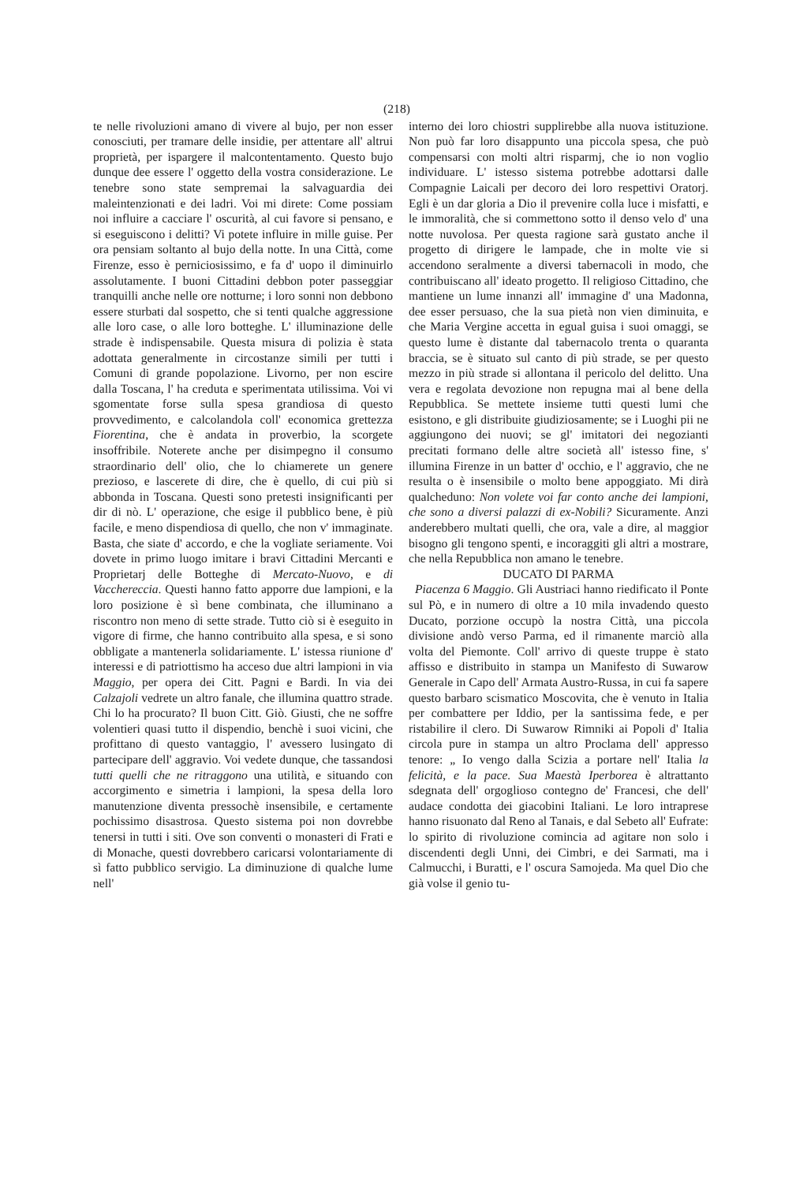(218)
te nelle rivoluzioni amano di vivere al bujo, per non esser conosciuti, per tramare delle insidie, per attentare all' altrui proprietà, per ispargere il malcontentamento. Questo bujo dunque dee essere l' oggetto della vostra considerazione. Le tenebre sono state sempremai la salvaguardia dei maleintenzionati e dei ladri. Voi mi direte: Come possiam noi influire a cacciare l' oscurità, al cui favore si pensano, e si eseguiscono i delitti? Vi potete influire in mille guise. Per ora pensiam soltanto al bujo della notte. In una Città, come Firenze, esso è perniciosissimo, e fa d' uopo il diminuirlo assolutamente. I buoni Cittadini debbon poter passeggiar tranquilli anche nelle ore notturne; i loro sonni non debbono essere sturbati dal sospetto, che si tenti qualche aggressione alle loro case, o alle loro botteghe. L' illuminazione delle strade è indispensabile. Questa misura di polizia è stata adottata generalmente in circostanze simili per tutti i Comuni di grande popolazione. Livorno, per non escire dalla Toscana, l' ha creduta e sperimentata utilissima. Voi vi sgomentate forse sulla spesa grandiosa di questo provvedimento, e calcolandola coll' economica grettezza Fiorentina, che è andata in proverbio, la scorgete insoffribile. Noterete anche per disimpegno il consumo straordinario dell' olio, che lo chiamerete un genere prezioso, e lascerete di dire, che è quello, di cui più si abbonda in Toscana. Questi sono pretesti insignificanti per dir di nò. L' operazione, che esige il pubblico bene, è più facile, e meno dispendiosa di quello, che non v' immaginate. Basta, che siate d' accordo, e che la vogliate seriamente. Voi dovete in primo luogo imitare i bravi Cittadini Mercanti e Proprietarj delle Botteghe di Mercato-Nuovo, e di Vacchereccia. Questi hanno fatto apporre due lampioni, e la loro posizione è sì bene combinata, che illuminano a riscontro non meno di sette strade. Tutto ciò si è eseguito in vigore di firme, che hanno contribuito alla spesa, e si sono obbligate a mantenerla solidariamente. L' istessa riunione d' interessi e di patriottismo ha acceso due altri lampioni in via Maggio, per opera dei Citt. Pagni e Bardi. In via dei Calzajoli vedrete un altro fanale, che illumina quattro strade. Chi lo ha procurato? Il buon Citt. Giò. Giusti, che ne soffre volentieri quasi tutto il dispendio, benchè i suoi vicini, che profittano di questo vantaggio, l' avessero lusingato di partecipare dell' aggravio. Voi vedete dunque, che tassandosi tutti quelli che ne ritraggono una utilità, e situando con accorgimento e simetria i lampioni, la spesa della loro manutenzione diventa pressochè insensibile, e certamente pochissimo disastrosa. Questo sistema poi non dovrebbe tenersi in tutti i siti. Ove son conventi o monasteri di Frati e di Monache, questi dovrebbero caricarsi volontariamente di sì fatto pubblico servigio. La diminuzione di qualche lume nell'
interno dei loro chiostri supplirebbe alla nuova istituzione. Non può far loro disappunto una piccola spesa, che può compensarsi con molti altri risparmj, che io non voglio individuare. L' istesso sistema potrebbe adottarsi dalle Compagnie Laicali per decoro dei loro respettivi Oratorj. Egli è un dar gloria a Dio il prevenire colla luce i misfatti, e le immoralità, che si commettono sotto il denso velo d' una notte nuvolosa. Per questa ragione sarà gustato anche il progetto di dirigere le lampade, che in molte vie si accendono seralmente a diversi tabernacoli in modo, che contribuiscano all' ideato progetto. Il religioso Cittadino, che mantiene un lume innanzi all' immagine d' una Madonna, dee esser persuaso, che la sua pietà non vien diminuita, e che Maria Vergine accetta in egual guisa i suoi omaggi, se questo lume è distante dal tabernacolo trenta o quaranta braccia, se è situato sul canto di più strade, se per questo mezzo in più strade si allontana il pericolo del delitto. Una vera e regolata devozione non repugna mai al bene della Repubblica. Se mettete insieme tutti questi lumi che esistono, e gli distribuite giudiziosamente; se i Luoghi pii ne aggiungono dei nuovi; se gl' imitatori dei negozianti precitati formano delle altre società all' istesso fine, s' illumina Firenze in un batter d' occhio, e l' aggravio, che ne resulta o è insensibile o molto bene appoggiato. Mi dirà qualcheduno: Non volete voi far conto anche dei lampioni, che sono a diversi palazzi di ex-Nobili? Sicuramente. Anzi anderebbero multati quelli, che ora, vale a dire, al maggior bisogno gli tengono spenti, e incoraggiti gli altri a mostrare, che nella Repubblica non amano le tenebre.
DUCATO DI PARMA
Piacenza 6 Maggio. Gli Austriaci hanno riedificato il Ponte sul Pò, e in numero di oltre a 10 mila invadendo questo Ducato, porzione occupò la nostra Città, una piccola divisione andò verso Parma, ed il rimanente marciò alla volta del Piemonte. Coll' arrivo di queste truppe è stato affisso e distribuito in stampa un Manifesto di Suwarow Generale in Capo dell' Armata Austro-Russa, in cui fa sapere questo barbaro scismatico Moscovita, che è venuto in Italia per combattere per Iddio, per la santissima fede, e per ristabilire il clero. Di Suwarow Rimniki ai Popoli d' Italia circola pure in stampa un altro Proclama dell' appresso tenore: „ Io vengo dalla Scizia a portare nell' Italia la felicità, e la pace. Sua Maestà Iperborea è altrattanto sdegnata dell' orgoglioso contegno de' Francesi, che dell' audace condotta dei giacobini Italiani. Le loro intraprese hanno risuonato dal Reno al Tanais, e dal Sebeto all' Eufrate: lo spirito di rivoluzione comincia ad agitare non solo i discendenti degli Unni, dei Cimbri, e dei Sarmati, ma i Calmucchi, i Buratti, e l' oscura Samojeda. Ma quel Dio che già volse il genio tu-